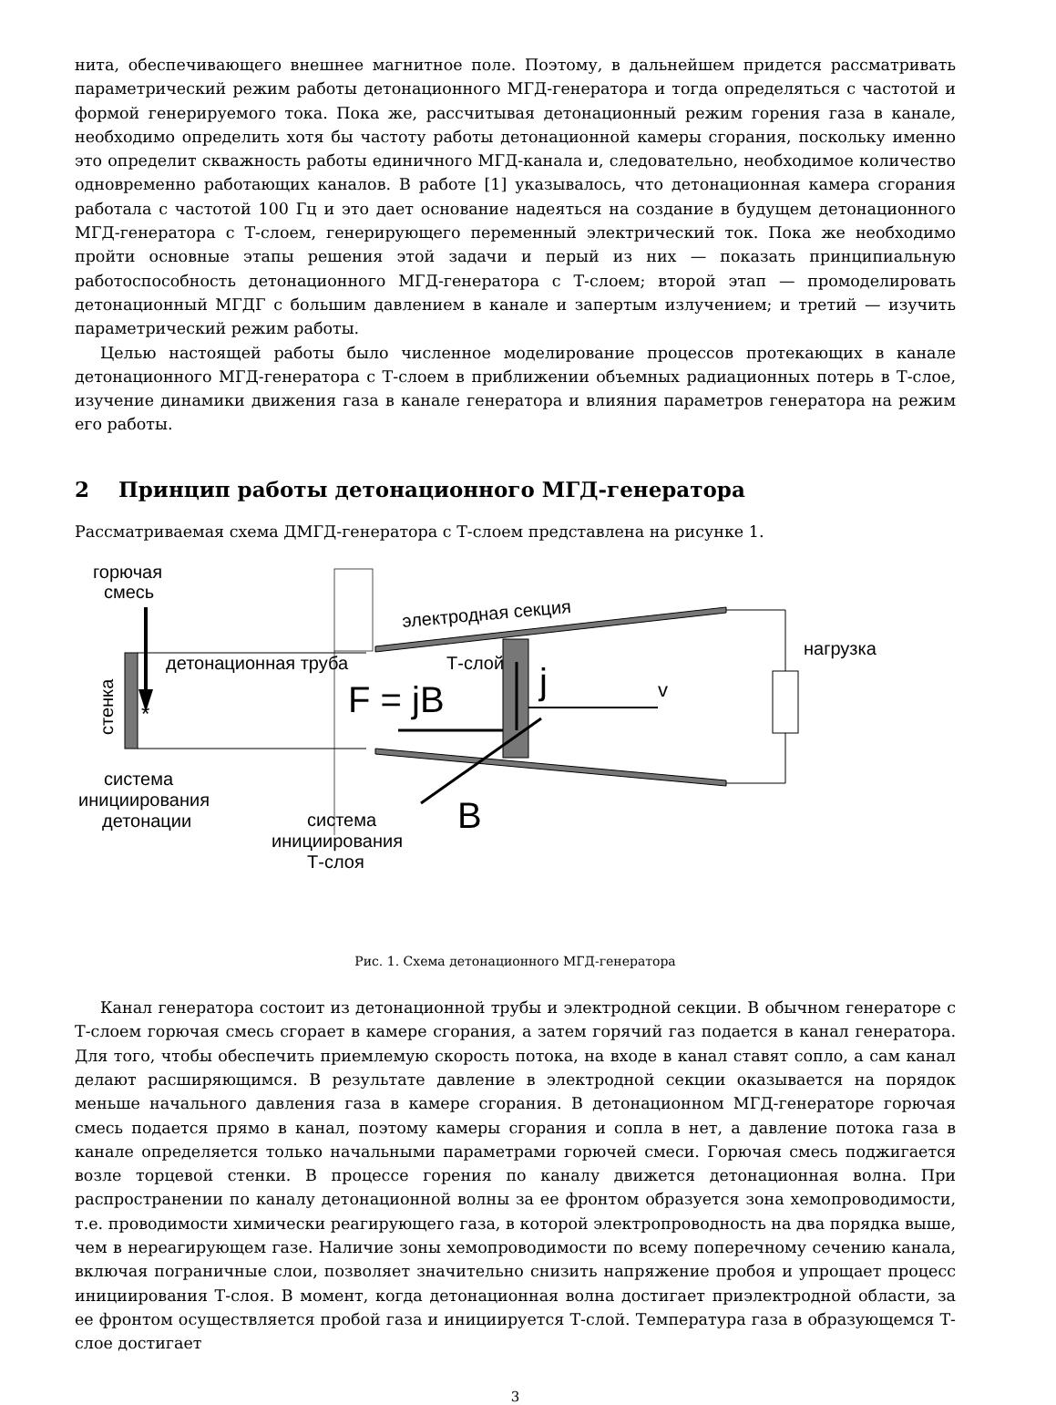нита, обеспечивающего внешнее магнитное поле. Поэтому, в дальнейшем придется рассматривать параметрический режим работы детонационного МГД-генератора и тогда определяться с частотой и формой генерируемого тока. Пока же, рассчитывая детонационный режим горения газа в канале, необходимо определить хотя бы частоту работы детонационной камеры сгорания, поскольку именно это определит скважность работы единичного МГД-канала и, следовательно, необходимое количество одновременно работающих каналов. В работе [1] указывалось, что детонационная камера сгорания работала с частотой 100 Гц и это дает основание надеяться на создание в будущем детонационного МГД-генератора с Т-слоем, генерирующего переменный электрический ток. Пока же необходимо пройти основные этапы решения этой задачи и перый из них — показать принципиальную работоспособность детонационного МГД-генератора с Т-слоем; второй этап — промоделировать детонационный МГДГ с большим давлением в канале и запертым излучением; и третий — изучить параметрический режим работы.
Целью настоящей работы было численное моделирование процессов протекающих в канале детонационного МГД-генератора с Т-слоем в приближении объемных радиационных потерь в Т-слое, изучение динамики движения газа в канале генератора и влияния параметров генератора на режим его работы.
2 Принцип работы детонационного МГД-генератора
Рассматриваемая схема ДМГД-генератора с Т-слоем представлена на рисунке 1.
горючая
смесь
электродная секция
детонационная труба
Т-слой
нагрузка
стенка
*
F = jB
j
v
B
система
инициирования
детонации
система
инициирования
Т-слоя
Рис. 1. Схема детонационного МГД-генератора
Канал генератора состоит из детонационной трубы и электродной секции. В обычном генераторе с Т-слоем горючая смесь сгорает в камере сгорания, а затем горячий газ подается в канал генератора. Для того, чтобы обеспечить приемлемую скорость потока, на входе в канал ставят сопло, а сам канал делают расширяющимся. В результате давление в электродной секции оказывается на порядок меньше начального давления газа в камере сгорания. В детонационном МГД-генераторе горючая смесь подается прямо в канал, поэтому камеры сгорания и сопла в нет, а давление потока газа в канале определяется только начальными параметрами горючей смеси. Горючая смесь поджигается возле торцевой стенки. В процессе горения по каналу движется детонационная волна. При распространении по каналу детонационной волны за ее фронтом образуется зона хемопроводимости, т.е. проводимости химически реагирующего газа, в которой электропроводность на два порядка выше, чем в нереагирующем газе. Наличие зоны хемопроводимости по всему поперечному сечению канала, включая пограничные слои, позволяет значительно снизить напряжение пробоя и упрощает процесс инициирования Т-слоя. В момент, когда детонационная волна достигает приэлектродной области, за ее фронтом осуществляется пробой газа и инициируется Т-слой. Температура газа в образующемся Т-слое достигает
3